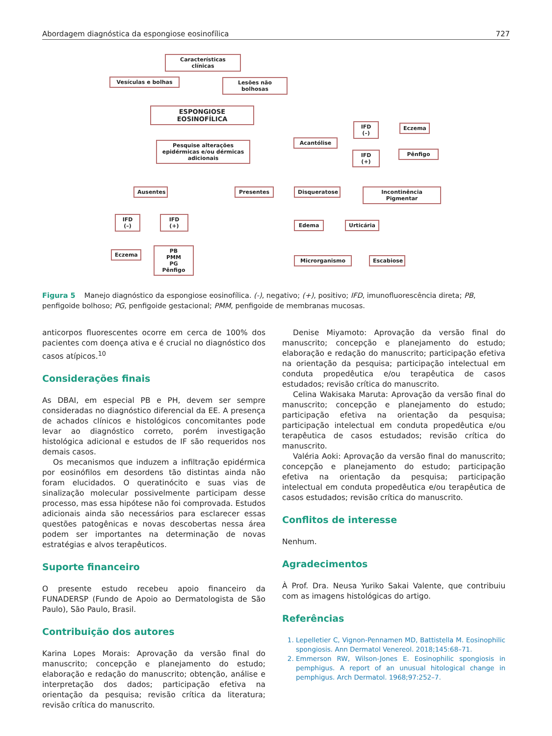Abordagem diagnóstica da espongiose eosinofílica 727
Características clínicas
Vesículas e bolhas Lesões não bolhosas
ESPONGIOSE EOSINOFÍLICA
Pesquise alterações epidérmicas e/ou dérmicas adicionais
Ausentes Presentes
IFD (–) IFD (+)
Eczema
PB
PMM
PG
Pênfigo
Acantólise
IFD (–) Eczema
IFD (+) Pênfigo
Disqueratose Incontinência Pigmentar
Edema Urticária
Microrganismo Escabiose
Figura 5 Manejo diagnóstico da espongiose eosinofílica. (-), negativo; (+), positivo; IFD, imunofluorescência direta; PB, penfigoide bolhoso; PG, penfigoide gestacional; PMM, penfigoide de membranas mucosas.
anticorpos fluorescentes ocorre em cerca de 100% dos pacientes com doença ativa e é crucial no diagnóstico dos casos atípicos.<sup>10</sup>
Considerações finais
As DBAI, em especial PB e PH, devem ser sempre consideradas no diagnóstico diferencial da EE. A presença de achados clínicos e histológicos concomitantes pode levar ao diagnóstico correto, porém investigação histológica adicional e estudos de IF são requeridos nos demais casos.
Os mecanismos que induzem a infiltração epidérmica por eosinófilos em desordens tão distintas ainda não foram elucidados. O queratinócito e suas vias de sinalização molecular possivelmente participam desse processo, mas essa hipótese não foi comprovada. Estudos adicionais ainda são necessários para esclarecer essas questões patogênicas e novas descobertas nessa área podem ser importantes na determinação de novas estratégias e alvos terapêuticos.
Suporte financeiro
O presente estudo recebeu apoio financeiro da FUNADERSP (Fundo de Apoio ao Dermatologista de São Paulo), São Paulo, Brasil.
Contribuição dos autores
Karina Lopes Morais: Aprovação da versão final do manuscrito; concepção e planejamento do estudo; elaboração e redação do manuscrito; obtenção, análise e interpretação dos dados; participação efetiva na orientação da pesquisa; revisão crítica da literatura; revisão crítica do manuscrito.
Denise Miyamoto: Aprovação da versão final do manuscrito; concepção e planejamento do estudo; elaboração e redação do manuscrito; participação efetiva na orientação da pesquisa; participação intelectual em conduta propedêutica e/ou terapêutica de casos estudados; revisão crítica do manuscrito.
Celina Wakisaka Maruta: Aprovação da versão final do manuscrito; concepção e planejamento do estudo; participação efetiva na orientação da pesquisa; participação intelectual em conduta propedêutica e/ou terapêutica de casos estudados; revisão crítica do manuscrito.
Valéria Aoki: Aprovação da versão final do manuscrito; concepção e planejamento do estudo; participação efetiva na orientação da pesquisa; participação intelectual em conduta propedêutica e/ou terapêutica de casos estudados; revisão crítica do manuscrito.
Conflitos de interesse
Nenhum.
Agradecimentos
À Prof. Dra. Neusa Yuriko Sakai Valente, que contribuiu com as imagens histológicas do artigo.
Referências
1. Lepelletier C, Vignon-Pennamen MD, Battistella M. Eosinophilic spongiosis. Ann Dermatol Venereol. 2018;145:68–71.
2. Emmerson RW, Wilson-Jones E. Eosinophilic spongiosis in pemphigus. A report of an unusual hitological change in pemphigus. Arch Dermatol. 1968;97:252–7.